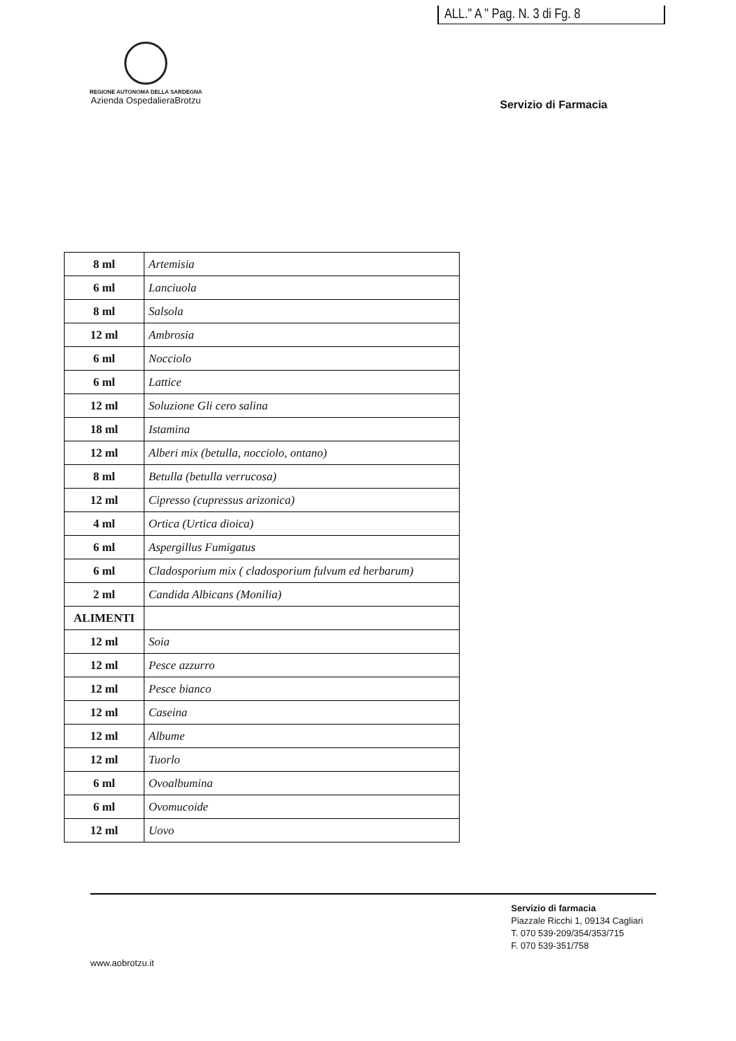ALL." A " Pag. N. 3 di Fg. 8
REGIONE AUTONOMA DELLA SARDEGNA
Azienda OspedalieraBrotzu
Servizio di Farmacia
| 8 ml | Artemisia |
| 6 ml | Lanciuola |
| 8 ml | Salsola |
| 12 ml | Ambrosia |
| 6 ml | Nocciolo |
| 6 ml | Lattice |
| 12 ml | Soluzione Gli cero salina |
| 18 ml | Istamina |
| 12 ml | Alberi mix (betulla, nocciolo, ontano) |
| 8 ml | Betulla (betulla verrucosa) |
| 12 ml | Cipresso (cupressus arizonica) |
| 4 ml | Ortica (Urtica dioica) |
| 6 ml | Aspergillus Fumigatus |
| 6 ml | Cladosporium mix ( cladosporium fulvum ed herbarum) |
| 2 ml | Candida Albicans (Monilia) |
| ALIMENTI | |
| 12 ml | Soia |
| 12 ml | Pesce azzurro |
| 12 ml | Pesce bianco |
| 12 ml | Caseina |
| 12 ml | Albume |
| 12 ml | Tuorlo |
| 6 ml | Ovoalbumina |
| 6 ml | Ovomucoide |
| 12 ml | Uovo |
Servizio di farmacia
Piazzale Ricchi 1, 09134 Cagliari
T. 070 539-209/354/353/715
F. 070 539-351/758
www.aobrotzu.it